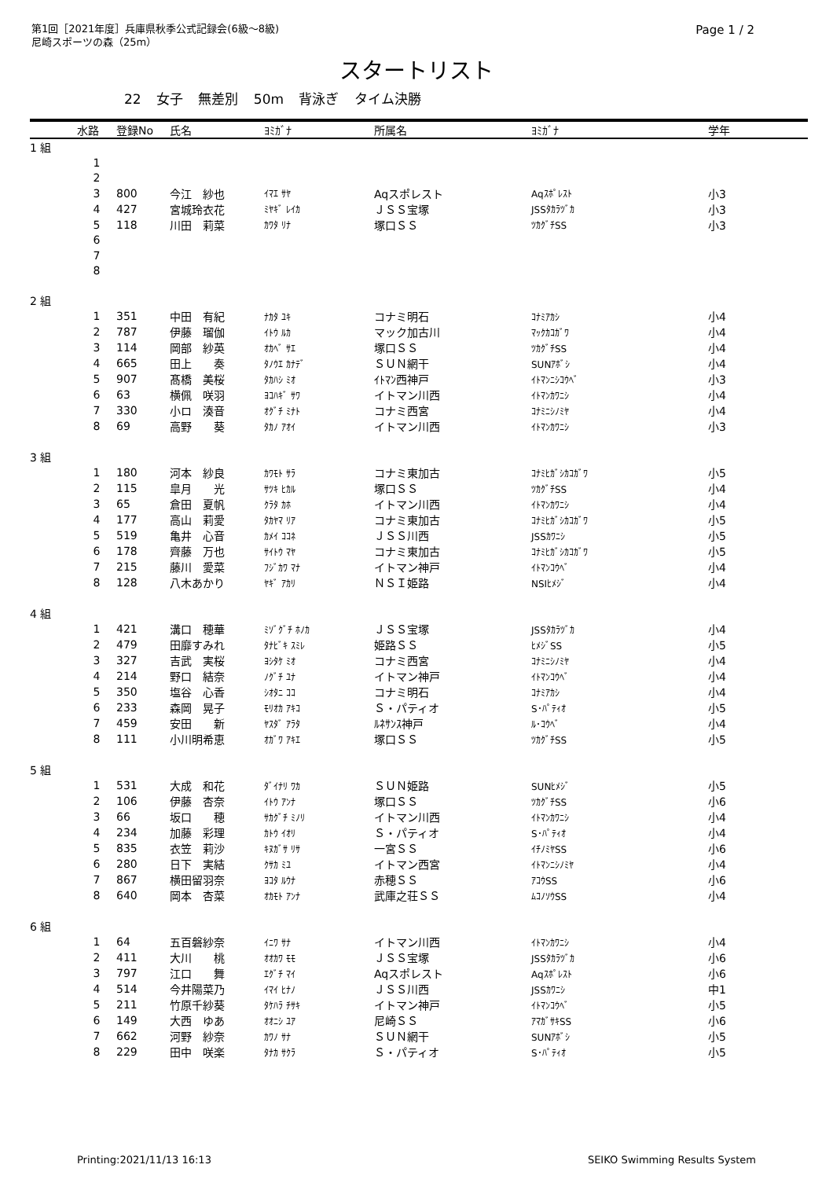第1回［2021年度］兵庫県秋季公式記録会(6級～8級)
尼崎スポーツの森（25m）
Page 1 / 2
スタートリスト
22 女子 無差別 50m 背泳ぎ タイム決勝
| | 水路 | 登録No | 氏名 | ﾖﾐｶﾞﾅ | 所属名 | ﾖﾐｶﾞﾅ | 学年 |
| --- | --- | --- | --- | --- | --- | --- | --- |
| 1 組 | | | | | | | |
| | 1 | | | | | | |
| | 2 | | | | | | |
| | 3 | 800 | 今江 紗也 | ｲﾏｴ ｻﾔ | Aqスポレスト | Aqｽﾎﾟﾚｽﾄ | 小3 |
| | 4 | 427 | 宮城玲衣花 | ﾐﾔｷﾞ ﾚｲｶ | ＪＳＳ宝塚 | JSSﾀｶﾗﾂﾞｶ | 小3 |
| | 5 | 118 | 川田 莉菜 | ｶﾜﾀ ﾘﾅ | 塚口ＳＳ | ﾂｶｸﾞﾁSS | 小3 |
| | 6 | | | | | | |
| | 7 | | | | | | |
| | 8 | | | | | | |
| 2 組 | | | | | | | |
| | 1 | 351 | 中田 有紀 | ﾅｶﾀ ﾕｷ | コナミ明石 | ｺﾅﾐｱｶｼ | 小4 |
| | 2 | 787 | 伊藤 瑠伽 | ｲﾄｳ ﾙｶ | マック加古川 | ﾏｯｸｶｺｶﾞﾜ | 小4 |
| | 3 | 114 | 岡部 紗英 | ｵｶﾍﾞ ｻｴ | 塚口ＳＳ | ﾂｶｸﾞﾁSS | 小4 |
| | 4 | 665 | 田上 奏 | ﾀﾉｳｴ ｶﾅﾃﾞ | ＳＵＮ網干 | SUNｱﾎﾞｼ | 小4 |
| | 5 | 907 | 髙橋 美桜 | ﾀｶﾊｼ ﾐｵ | ｲﾄﾏﾝ西神戸 | ｲﾄﾏﾝﾆｼｺｳﾍﾞ | 小3 |
| | 6 | 63 | 横佩 咲羽 | ﾖｺﾊｷﾞ ｻﾜ | イトマン川西 | ｲﾄﾏﾝｶﾜﾆｼ | 小4 |
| | 7 | 330 | 小ロ 湊音 | ｵｸﾞﾁ ﾐﾅﾄ | コナミ西宮 | ｺﾅﾐﾆｼﾉﾐﾔ | 小4 |
| | 8 | 69 | 高野 葵 | ﾀｶﾉ ｱｵｲ | イトマン川西 | ｲﾄﾏﾝｶﾜﾆｼ | 小3 |
| 3 組 | | | | | | | |
| | 1 | 180 | 河本 紗良 | ｶﾜﾓﾄ ｻﾗ | コナミ東加古 | ｺﾅﾐﾋｶﾞｼｶｺｶﾞﾜ | 小5 |
| | 2 | 115 | 皐月 光 | ｻﾂｷ ﾋｶﾙ | 塚口ＳＳ | ﾂｶｸﾞﾁSS | 小4 |
| | 3 | 65 | 倉田 夏帆 | ｸﾗﾀ ｶﾎ | イトマン川西 | ｲﾄﾏﾝｶﾜﾆｼ | 小4 |
| | 4 | 177 | 高山 莉愛 | ﾀｶﾔﾏ ﾘｱ | コナミ東加古 | ｺﾅﾐﾋｶﾞｼｶｺｶﾞﾜ | 小5 |
| | 5 | 519 | 亀井 心音 | ｶﾒｲ ｺｺﾈ | ＪＳＳ川西 | JSSｶﾜﾆｼ | 小5 |
| | 6 | 178 | 齊藤 万也 | ｻｲﾄｳ ﾏﾔ | コナミ東加古 | ｺﾅﾐﾋｶﾞｼｶｺｶﾞﾜ | 小5 |
| | 7 | 215 | 藤川 愛菜 | ﾌｼﾞｶﾜ ﾏﾅ | イトマン神戸 | ｲﾄﾏﾝｺｳﾍﾞ | 小4 |
| | 8 | 128 | 八木あかり | ﾔｷﾞ ｱｶﾘ | ＮＳＩ姫路 | NSIﾋﾒｼﾞ | 小4 |
| 4 組 | | | | | | | |
| | 1 | 421 | 溝口 穂華 | ﾐｿﾞｸﾞﾁ ﾎﾉｶ | ＪＳＳ宝塚 | JSSﾀｶﾗﾂﾞｶ | 小4 |
| | 2 | 479 | 田靡すみれ | ﾀﾅﾋﾞｷ ｽﾐﾚ | 姫路ＳＳ | ﾋﾒｼﾞSS | 小5 |
| | 3 | 327 | 吉武 実桜 | ﾖｼﾀｹ ﾐｵ | コナミ西宮 | ｺﾅﾐﾆｼﾉﾐﾔ | 小4 |
| | 4 | 214 | 野口 結奈 | ﾉｸﾞﾁ ﾕﾅ | イトマン神戸 | ｲﾄﾏﾝｺｳﾍﾞ | 小4 |
| | 5 | 350 | 塩谷 心香 | ｼｵﾀﾆ ｺｺ | コナミ明石 | ｺﾅﾐｱｶｼ | 小4 |
| | 6 | 233 | 森岡 晃子 | ﾓﾘｵｶ ｱｷｺ | Ｓ・パティオ | S･ﾊﾟﾃｨｵ | 小5 |
| | 7 | 459 | 安田 新 | ﾔｽﾀﾞ ｱﾗﾀ | ﾙﾈｻﾝｽ神戸 | ﾙ･ｺｳﾍﾞ | 小4 |
| | 8 | 111 | 小川明希恵 | ｵｶﾞﾜ ｱｷｴ | 塚口ＳＳ | ﾂｶｸﾞﾁSS | 小5 |
| 5 組 | | | | | | | |
| | 1 | 531 | 大成 和花 | ﾀﾞｲﾅﾘ ﾜｶ | ＳＵＮ姫路 | SUNﾋﾒｼﾞ | 小5 |
| | 2 | 106 | 伊藤 杏奈 | ｲﾄｳ ｱﾝﾅ | 塚口ＳＳ | ﾂｶｸﾞﾁSS | 小6 |
| | 3 | 66 | 坂口 穂 | ｻｶｸﾞﾁ ﾐﾉﾘ | イトマン川西 | ｲﾄﾏﾝｶﾜﾆｼ | 小4 |
| | 4 | 234 | 加藤 彩理 | ｶﾄｳ ｲｵﾘ | Ｓ・パティオ | S･ﾊﾟﾃｨｵ | 小4 |
| | 5 | 835 | 衣笠 莉沙 | ｷﾇｶﾞｻ ﾘｻ | 一宮ＳＳ | ｲﾁﾉﾐﾔSS | 小6 |
| | 6 | 280 | 日下 実結 | ｸｻｶ ﾐﾕ | イトマン西宮 | ｲﾄﾏﾝﾆｼﾉﾐﾔ | 小4 |
| | 7 | 867 | 横田留羽奈 | ﾖｺﾀ ﾙｳﾅ | 赤穂ＳＳ | ｱｺｳSS | 小6 |
| | 8 | 640 | 岡本 杏菜 | ｵｶﾓﾄ ｱﾝﾅ | 武庫之荘ＳＳ | ﾑｺﾉｿｳSS | 小4 |
| 6 組 | | | | | | | |
| | 1 | 64 | 五百磐紗奈 | ｲﾆﾜ ｻﾅ | イトマン川西 | ｲﾄﾏﾝｶﾜﾆｼ | 小4 |
| | 2 | 411 | 大川 桃 | ｵｵｶﾜ ﾓﾓ | ＪＳＳ宝塚 | JSSﾀｶﾗﾂﾞｶ | 小6 |
| | 3 | 797 | 江口 舞 | ｴｸﾞﾁ ﾏｲ | Aqスポレスト | Aqｽﾎﾟﾚｽﾄ | 小6 |
| | 4 | 514 | 今井陽菜乃 | ｲﾏｲ ﾋﾅﾉ | ＪＳＳ川西 | JSSｶﾜﾆｼ | 中1 |
| | 5 | 211 | 竹原千紗葵 | ﾀｹﾊﾗ ﾁｻｷ | イトマン神戸 | ｲﾄﾏﾝｺｳﾍﾞ | 小5 |
| | 6 | 149 | 大西 ゆあ | ｵｵﾆｼ ﾕｱ | 尼崎ＳＳ | ｱﾏｶﾞｻｷSS | 小6 |
| | 7 | 662 | 河野 紗奈 | ｶﾜﾉ ｻﾅ | ＳＵＮ網干 | SUNｱﾎﾞｼ | 小5 |
| | 8 | 229 | 田中 咲楽 | ﾀﾅｶ ｻｸﾗ | Ｓ・パティオ | S･ﾊﾟﾃｨｵ | 小5 |
Printing:2021/11/13 16:13 SEIKO Swimming Results System